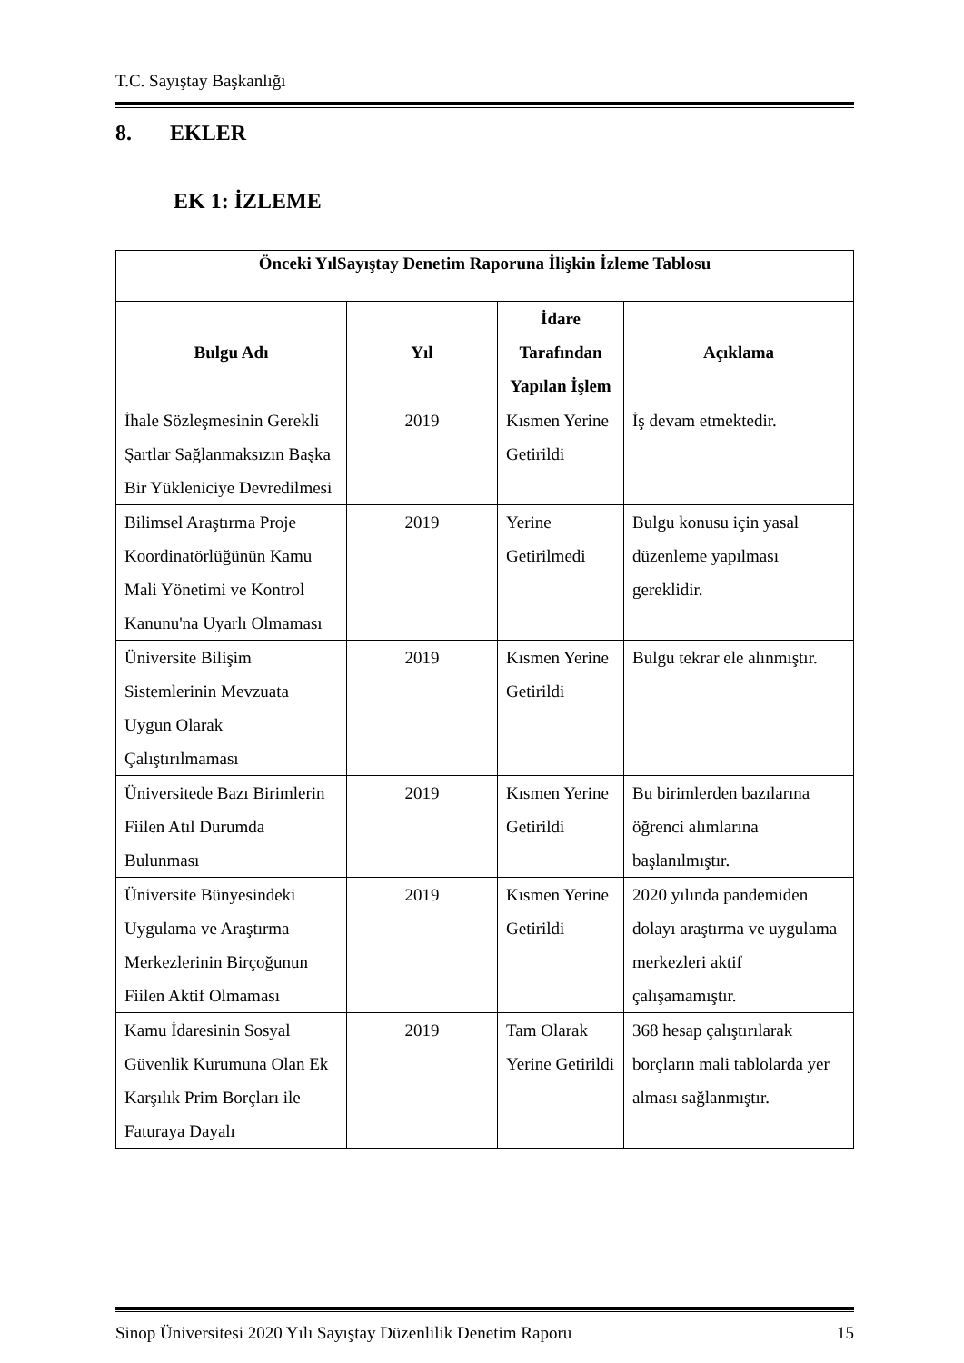T.C. Sayıştay Başkanlığı
8. EKLER
EK 1: İZLEME
| Önceki YılSayıştay Denetim Raporuna İlişkin İzleme Tablosu | | | |
| --- | --- | --- | --- |
| Bulgu Adı | Yıl | İdare Tarafından Yapılan İşlem | Açıklama |
| İhale Sözleşmesinin Gerekli Şartlar Sağlanmaksızın Başka Bir Yükleniciye Devredilmesi | 2019 | Kısmen Yerine Getirildi | İş devam etmektedir. |
| Bilimsel Araştırma Proje Koordinatörlüğünün Kamu Mali Yönetimi ve Kontrol Kanunu'na Uyarlı Olmaması | 2019 | Yerine Getirilmedi | Bulgu konusu için yasal düzenleme yapılması gereklidir. |
| Üniversite Bilişim Sistemlerinin Mevzuata Uygun Olarak Çalıştırılmaması | 2019 | Kısmen Yerine Getirildi | Bulgu tekrar ele alınmıştır. |
| Üniversitede Bazı Birimlerin Fiilen Atıl Durumda Bulunması | 2019 | Kısmen Yerine Getirildi | Bu birimlerden bazılarına öğrenci alımlarına başlanılmıştır. |
| Üniversite Bünyesindeki Uygulama ve Araştırma Merkezlerinin Birçoğunun Fiilen Aktif Olmaması | 2019 | Kısmen Yerine Getirildi | 2020 yılında pandemiden dolayı araştırma ve uygulama merkezleri aktif çalışamamıştır. |
| Kamu İdaresinin Sosyal Güvenlik Kurumuna Olan Ek Karşılık Prim Borçları ile Faturaya Dayalı | 2019 | Tam Olarak Yerine Getirildi | 368 hesap çalıştırılarak borçların mali tablolarda yer alması sağlanmıştır. |
Sinop Üniversitesi 2020 Yılı Sayıştay Düzenlilik Denetim Raporu 15